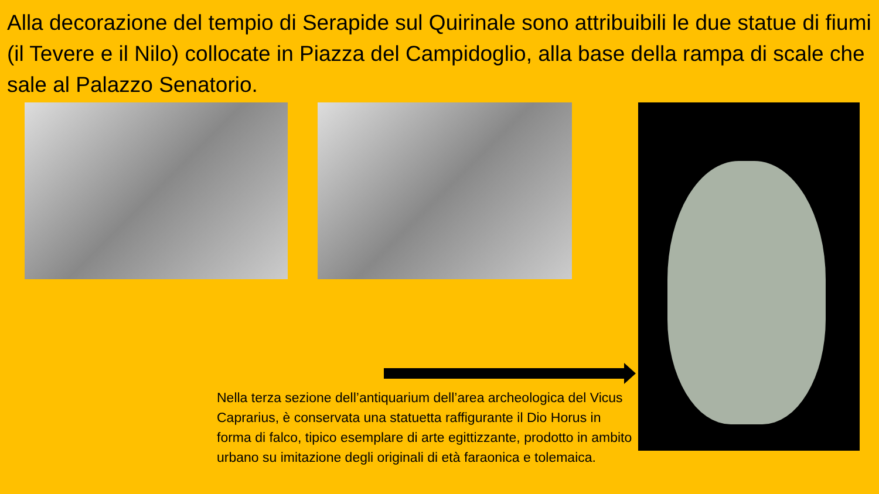Alla decorazione del tempio di Serapide sul Quirinale sono attribuibili le due statue di fiumi (il Tevere e il Nilo) collocate in Piazza del Campidoglio, alla base della rampa di scale che sale al Palazzo Senatorio.
Nella terza sezione dell’antiquarium dell’area archeologica del Vicus Caprarius, è conservata una statuetta raffigurante il Dio Horus in forma di falco, tipico esemplare di arte egittizzante, prodotto in ambito urbano su imitazione degli originali di età faraonica e tolemaica.